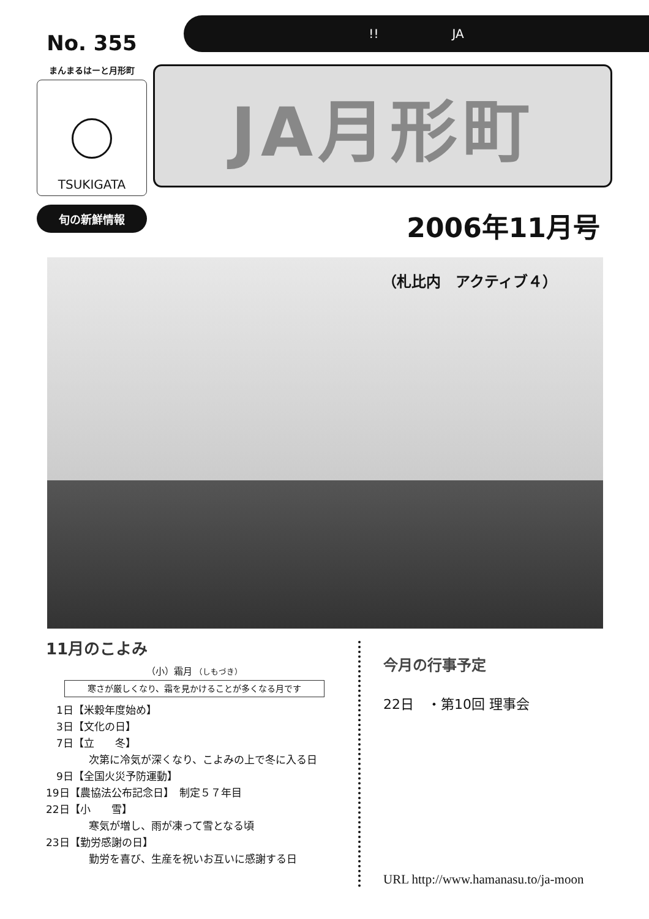No. 355
まんまるはーと月形町
TSUKIGATA
旬の新鮮情報
!! JA
JA月形町
2006年11月号
（札比内　アクティブ４）
11月のこよみ
（小）霜月 （しもづき）
寒さが厳しくなり、霜を見かけることが多くなる月です
　1日【米穀年度始め】
　3日【文化の日】
　7日【立　　冬】
次第に冷気が深くなり、こよみの上で冬に入る日
　9日【全国火災予防運動】
19日【農協法公布記念日】　制定５７年目
22日【小　　雪】
寒気が増し、雨が凍って雪となる頃
23日【勤労感謝の日】
勤労を喜び、生産を祝いお互いに感謝する日
今月の行事予定
22日　・第10回 理事会
URL http://www.hamanasu.to/ja-moon